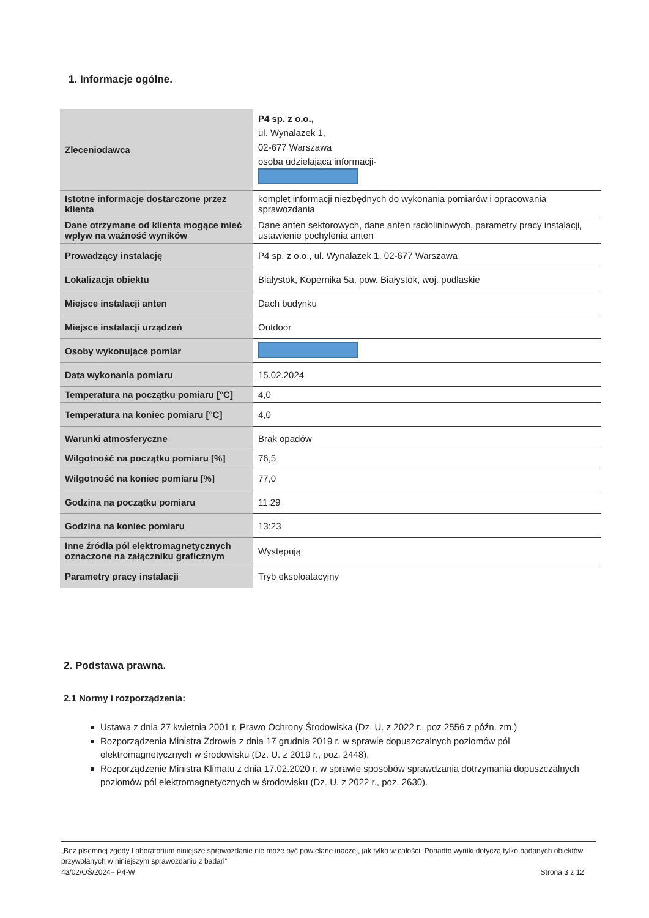1. Informacje ogólne.
| Zleceniodawca | P4 sp. z o.o., ul. Wynalazek 1, 02-677 Warszawa osoba udzielająca informacji- |
| Istotne informacje dostarczone przez klienta | komplet informacji niezbędnych do wykonania pomiarów i opracowania sprawozdania |
| Dane otrzymane od klienta mogące mieć wpływ na ważność wyników | Dane anten sektorowych, dane anten radioliniowych, parametry pracy instalacji, ustawienie pochylenia anten |
| Prowadzący instalację | P4 sp. z o.o., ul. Wynalazek 1, 02-677 Warszawa |
| Lokalizacja obiektu | Białystok, Kopernika 5a, pow. Białystok, woj. podlaskie |
| Miejsce instalacji anten | Dach budynku |
| Miejsce instalacji urządzeń | Outdoor |
| Osoby wykonujące pomiar | |
| Data wykonania pomiaru | 15.02.2024 |
| Temperatura na początku pomiaru [°C] | 4,0 |
| Temperatura na koniec pomiaru [°C] | 4,0 |
| Warunki atmosferyczne | Brak opadów |
| Wilgotność na początku pomiaru [%] | 76,5 |
| Wilgotność na koniec pomiaru [%] | 77,0 |
| Godzina na początku pomiaru | 11:29 |
| Godzina na koniec pomiaru | 13:23 |
| Inne źródła pól elektromagnetycznych oznaczone na załączniku graficznym | Występują |
| Parametry pracy instalacji | Tryb eksploatacyjny |
2. Podstawa prawna.
2.1 Normy i rozporządzenia:
Ustawa z dnia 27 kwietnia 2001 r. Prawo Ochrony Środowiska (Dz. U. z 2022 r., poz 2556 z późn. zm.)
Rozporządzenia Ministra Zdrowia z dnia 17 grudnia 2019 r. w sprawie dopuszczalnych poziomów pól elektromagnetycznych w środowisku (Dz. U. z 2019 r., poz. 2448),
Rozporządzenie Ministra Klimatu z dnia 17.02.2020 r. w sprawie sposobów sprawdzania dotrzymania dopuszczalnych poziomów pól elektromagnetycznych w środowisku (Dz. U. z 2022 r., poz. 2630).
„Bez pisemnej zgody Laboratorium niniejsze sprawozdanie nie może być powielane inaczej, jak tylko w całości. Ponadto wyniki dotyczą tylko badanych obiektów przywołanych w niniejszym sprawozdaniu z badań”
43/02/OŚ/2024– P4-W Strona 3 z 12